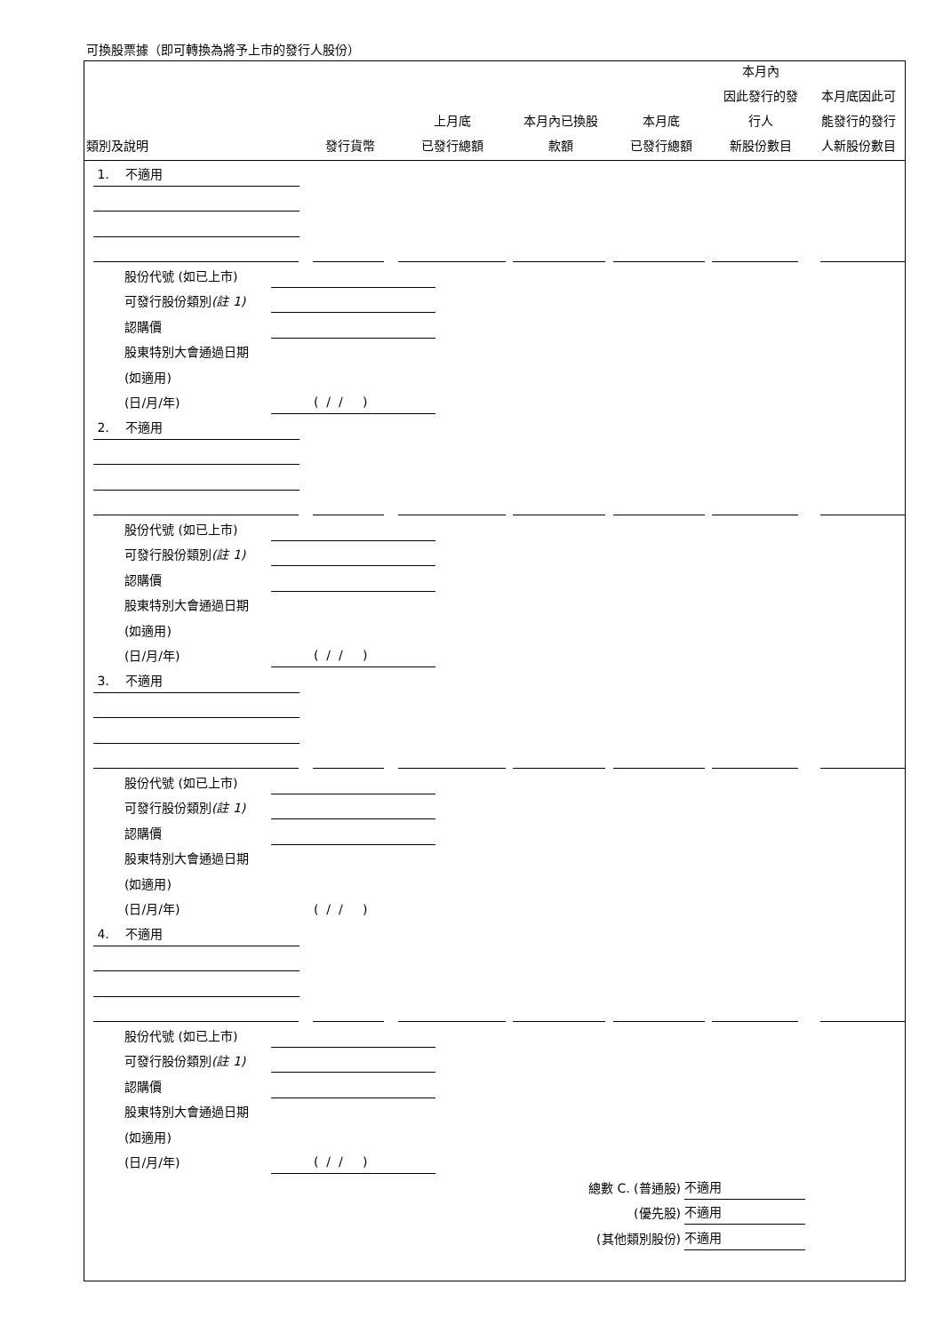可換股票據（即可轉換為將予上市的發行人股份）
類別及說明
發行貨幣
上月底
已發行總額
本月內已換股
款額
本月底
已發行總額
本月內
因此發行的發
行人
新股份數目
本月底因此可
能發行的發行
人新股份數目
1. 不適用
股份代號 (如已上市)
可發行股份類別(註 1)
認購價
股東特別大會通過日期
(如適用)
(日/月/年)
( / / )
2. 不適用
股份代號 (如已上市)
可發行股份類別(註 1)
認購價
股東特別大會通過日期
(如適用)
(日/月/年)
( / / )
3. 不適用
股份代號 (如已上市)
可發行股份類別(註 1)
認購價
股東特別大會通過日期
(如適用)
(日/月/年)
( / / )
4. 不適用
股份代號 (如已上市)
可發行股份類別(註 1)
認購價
股東特別大會通過日期
(如適用)
(日/月/年)
( / / )
總數 C. (普通股)
不適用
(優先股)
不適用
(其他類別股份)
不適用